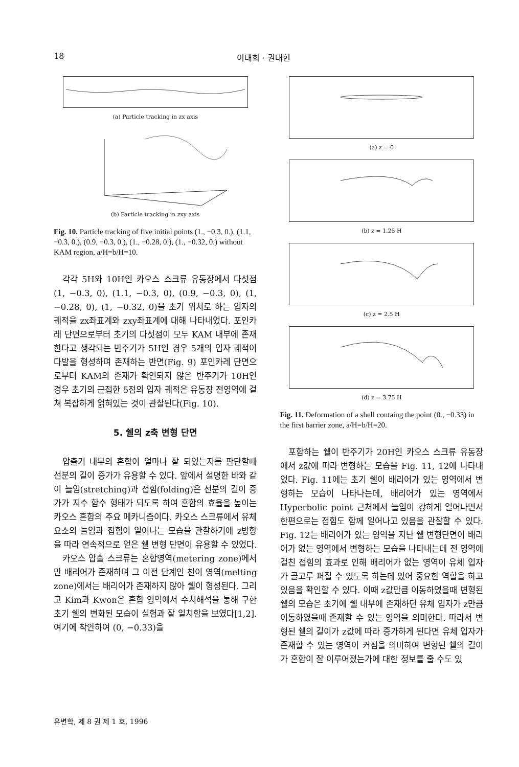18 이태희 · 권태헌
(a) Particle tracking in zx axis
(b) Particle tracking in zxy axis
Fig. 10. Particle tracking of five initial points (1., −0.3, 0.), (1.1, −0.3, 0.), (0.9, −0.3, 0.), (1., −0.28, 0.), (1., −0.32, 0.) without KAM region, a/H=b/H=10.
각각 5H와 10H인 카오스 스크류 유동장에서 다섯점 (1, −0.3, 0), (1.1, −0.3, 0), (0.9, −0.3, 0), (1, −0.28, 0), (1, −0.32, 0)을 초기 위치로 하는 입자의 궤적을 zx좌표계와 zxy좌표계에 대해 나타내었다. 포인카레 단면으로부터 초기의 다섯점이 모두 KAM 내부에 존재한다고 생각되는 반주기가 5H인 경우 5개의 입자 궤적이 다발을 형성하며 존재하는 반면(Fig. 9) 포인카레 단면으로부터 KAM의 존재가 확인되지 않은 반주기가 10H인 경우 초기의 근접한 5점의 입자 궤적은 유동장 전영역에 걸쳐 복잡하게 얽혀있는 것이 관찰된다(Fig. 10).
5. 쉘의 z축 변형 단면
압출기 내부의 혼합이 얼마나 잘 되었는지를 판단할때 선분의 길이 증가가 유용할 수 있다. 앞에서 설명한 바와 같이 늘임(stretching)과 접힘(folding)은 선분의 길이 증가가 지수 함수 형태가 되도록 하여 혼합의 효율을 높이는 카오스 혼합의 주요 메카니즘이다. 카오스 스크류에서 유체 요소의 늘임과 접힘이 일어나는 모습을 관찰하기에 z방향을 따라 연속적으로 얻은 쉘 변형 단면이 유용할 수 있었다.
카오스 압출 스크류는 혼합영역(metering zone)에서만 배리어가 존재하며 그 이전 단계인 천이 영역(melting zone)에서는 배리어가 존재하지 않아 쉘이 형성된다. 그리고 Kim과 Kwon은 혼합 영역에서 수치해석을 통해 구한 초기 쉘의 변화된 모습이 실험과 잘 일치함을 보였다[1,2]. 여기에 착안하여 (0, −0.33)을
(a) z = 0
(b) z = 1.25 H
(c) z = 2.5 H
(d) z = 3.75 H
Fig. 11. Deformation of a shell containg the point (0., −0.33) in the first barrier zone, a/H=b/H=20.
포함하는 쉘이 반주기가 20H인 카오스 스크류 유동장에서 z값에 따라 변형하는 모습을 Fig. 11, 12에 나타내었다. Fig. 11에는 초기 쉘이 배리어가 있는 영역에서 변형하는 모습이 나타나는데, 배리어가 있는 영역에서 Hyperbolic point 근처에서 늘임이 강하게 일어나면서 한편으로는 접힘도 함께 일어나고 있음을 관찰할 수 있다. Fig. 12는 배리어가 있는 영역을 지난 쉘 변형단면이 배리어가 없는 영역에서 변형하는 모습을 나타내는데 전 영역에 걸친 접힘의 효과로 인해 배리어가 없는 영역이 유체 입자가 골고루 퍼질 수 있도록 하는데 있어 중요한 역할을 하고 있음을 확인할 수 있다. 이때 z값만큼 이동하였을때 변형된 쉘의 모습은 초기에 쉘 내부에 존재하던 유체 입자가 z만큼 이동하였을때 존재할 수 있는 영역을 의미한다. 따라서 변형된 쉘의 길이가 z값에 따라 증가하게 된다면 유체 입자가 존재할 수 있는 영역이 커짐을 의미하여 변형된 쉘의 길이가 혼합이 잘 이루어졌는가에 대한 정보를 줄 수도 있
유변학, 제 8 권 제 1 호, 1996